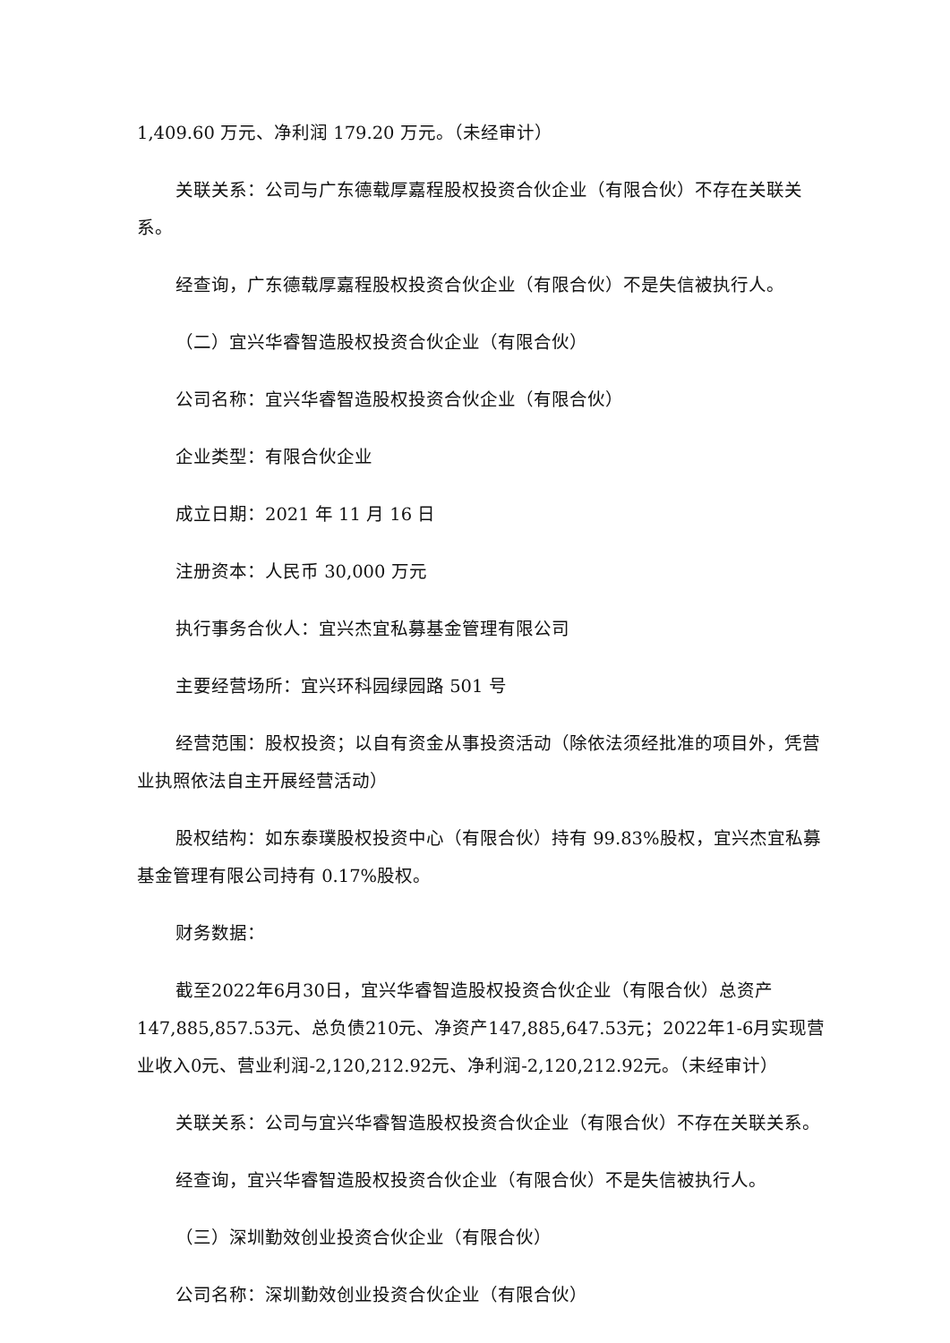1,409.60 万元、净利润 179.20 万元。（未经审计）
关联关系：公司与广东德载厚嘉程股权投资合伙企业（有限合伙）不存在关联关系。
经查询，广东德载厚嘉程股权投资合伙企业（有限合伙）不是失信被执行人。
（二）宜兴华睿智造股权投资合伙企业（有限合伙）
公司名称：宜兴华睿智造股权投资合伙企业（有限合伙）
企业类型：有限合伙企业
成立日期：2021 年 11 月 16 日
注册资本：人民币 30,000 万元
执行事务合伙人：宜兴杰宜私募基金管理有限公司
主要经营场所：宜兴环科园绿园路 501 号
经营范围：股权投资；以自有资金从事投资活动（除依法须经批准的项目外，凭营业执照依法自主开展经营活动）
股权结构：如东泰璞股权投资中心（有限合伙）持有 99.83%股权，宜兴杰宜私募基金管理有限公司持有 0.17%股权。
财务数据：
截至2022年6月30日，宜兴华睿智造股权投资合伙企业（有限合伙）总资产147,885,857.53元、总负债210元、净资产147,885,647.53元；2022年1-6月实现营业收入0元、营业利润-2,120,212.92元、净利润-2,120,212.92元。（未经审计）
关联关系：公司与宜兴华睿智造股权投资合伙企业（有限合伙）不存在关联关系。
经查询，宜兴华睿智造股权投资合伙企业（有限合伙）不是失信被执行人。
（三）深圳勤效创业投资合伙企业（有限合伙）
公司名称：深圳勤效创业投资合伙企业（有限合伙）